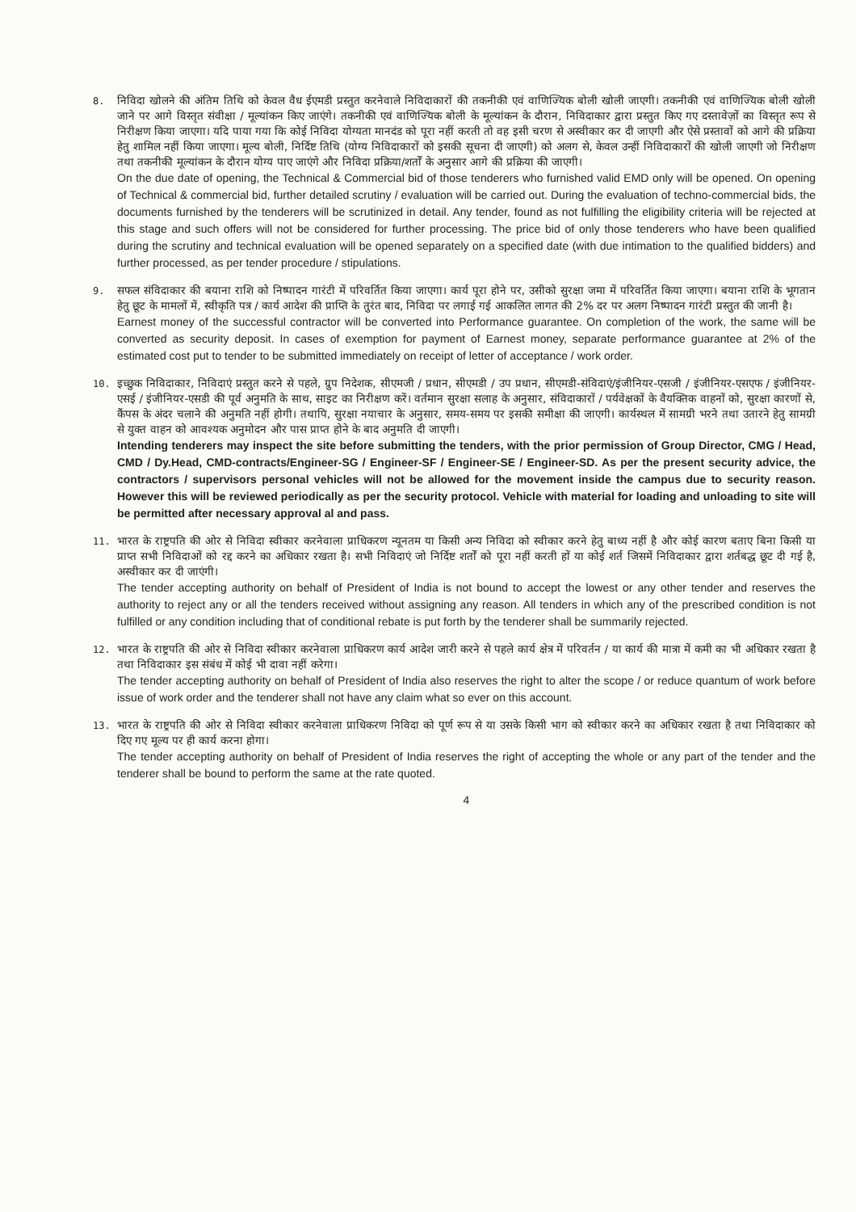8.
निविदा खोलने की अंतिम तिथि को केवल वैध ईएमडी प्रस्तुत करनेवाले निविदाकारों की तकनीकी एवं वाणिज्यिक बोली खोली जाएगी। तकनीकी एवं वाणिज्यिक बोली खोली जाने पर आगे विस्तृत संवीक्षा / मूल्यांकन किए जाएंगे। तकनीकी एवं वाणिज्यिक बोली के मूल्यांकन के दौरान, निविदाकार द्वारा प्रस्तुत किए गए दस्तावेज़ों का विस्तृत रूप से निरीक्षण किया जाएगा। यदि पाया गया कि कोई निविदा योग्यता मानदंड को पूरा नहीं करती तो वह इसी चरण से अस्वीकार कर दी जाएगी और ऐसे प्रस्तावों को आगे की प्रक्रिया हेतु शामिल नहीं किया जाएगा। मूल्य बोली, निर्दिष्ट तिथि (योग्य निविदाकारों को इसकी सूचना दी जाएगी) को अलग से, केवल उन्हीं निविदाकारों की खोली जाएगी जो निरीक्षण तथा तकनीकी मूल्यांकन के दौरान योग्य पाए जाएंगे और निविदा प्रक्रिया/शर्तों के अनुसार आगे की प्रक्रिया की जाएगी।
On the due date of opening, the Technical & Commercial bid of those tenderers who furnished valid EMD only will be opened. On opening of Technical & commercial bid, further detailed scrutiny / evaluation will be carried out. During the evaluation of techno-commercial bids, the documents furnished by the tenderers will be scrutinized in detail. Any tender, found as not fulfilling the eligibility criteria will be rejected at this stage and such offers will not be considered for further processing. The price bid of only those tenderers who have been qualified during the scrutiny and technical evaluation will be opened separately on a specified date (with due intimation to the qualified bidders) and further processed, as per tender procedure / stipulations.
9.
सफल संविदाकार की बयाना राशि को निष्पादन गारंटी में परिवर्तित किया जाएगा। कार्य पूरा होने पर, उसीको सुरक्षा जमा में परिवर्तित किया जाएगा। बयाना राशि के भूगतान हेतु छूट के मामलों में, स्वीकृति पत्र / कार्य आदेश की प्राप्ति के तुरंत बाद, निविदा पर लगाई गई आकलित लागत की 2% दर पर अलग निष्पादन गारंटी प्रस्तुत की जानी है।
Earnest money of the successful contractor will be converted into Performance guarantee. On completion of the work, the same will be converted as security deposit. In cases of exemption for payment of Earnest money, separate performance guarantee at 2% of the estimated cost put to tender to be submitted immediately on receipt of letter of acceptance / work order.
10.
इच्छुक निविदाकार, निविदाएं प्रस्तुत करने से पहले, ग्रुप निदेशक, सीएमजी / प्रधान, सीएमडी / उप प्रधान, सीएमडी-संविदाएं/इंजीनियर-एसजी / इंजीनियर-एसएफ / इंजीनियर-एसई / इंजीनियर-एसडी की पूर्व अनुमति के साथ, साइट का निरीक्षण करें। वर्तमान सुरक्षा सलाह के अनुसार, संविदाकारों / पर्यवेक्षकों के वैयक्तिक वाहनों को, सुरक्षा कारणों से, कैंपस के अंदर चलाने की अनुमति नहीं होगी। तथापि, सुरक्षा नयाचार के अनुसार, समय-समय पर इसकी समीक्षा की जाएगी। कार्यस्थल में सामग्री भरने तथा उतारने हेतु सामग्री से युक्त वाहन को आवश्यक अनुमोदन और पास प्राप्त होने के बाद अनुमति दी जाएगी।
Intending tenderers may inspect the site before submitting the tenders, with the prior permission of Group Director, CMG / Head, CMD / Dy.Head, CMD-contracts/Engineer-SG / Engineer-SF / Engineer-SE / Engineer-SD. As per the present security advice, the contractors / supervisors personal vehicles will not be allowed for the movement inside the campus due to security reason. However this will be reviewed periodically as per the security protocol. Vehicle with material for loading and unloading to site will be permitted after necessary approval al and pass.
11.
भारत के राष्ट्रपति की ओर से निविदा स्वीकार करनेवाला प्राधिकरण न्यूनतम या किसी अन्य निविदा को स्वीकार करने हेतु बाध्य नहीं है और कोई कारण बताए बिना किसी या प्राप्त सभी निविदाओं को रद्द करने का अधिकार रखता है। सभी निविदाएं जो निर्दिष्ट शर्तों को पूरा नहीं करती हों या कोई शर्त जिसमें निविदाकार द्वारा शर्तबद्ध छूट दी गई है, अस्वीकार कर दी जाएंगी।
The tender accepting authority on behalf of President of India is not bound to accept the lowest or any other tender and reserves the authority to reject any or all the tenders received without assigning any reason. All tenders in which any of the prescribed condition is not fulfilled or any condition including that of conditional rebate is put forth by the tenderer shall be summarily rejected.
12.
भारत के राष्ट्रपति की ओर से निविदा स्वीकार करनेवाला प्राधिकरण कार्य आदेश जारी करने से पहले कार्य क्षेत्र में परिवर्तन / या कार्य की मात्रा में कमी का भी अधिकार रखता है तथा निविदाकार इस संबंध में कोई भी दावा नहीं करेगा।
The tender accepting authority on behalf of President of India also reserves the right to alter the scope / or reduce quantum of work before issue of work order and the tenderer shall not have any claim what so ever on this account.
13.
भारत के राष्ट्रपति की ओर से निविदा स्वीकार करनेवाला प्राधिकरण निविदा को पूर्ण रूप से या उसके किसी भाग को स्वीकार करने का अधिकार रखता है तथा निविदाकार को दिए गए मूल्य पर ही कार्य करना होगा।
The tender accepting authority on behalf of President of India reserves the right of accepting the whole or any part of the tender and the tenderer shall be bound to perform the same at the rate quoted.
4